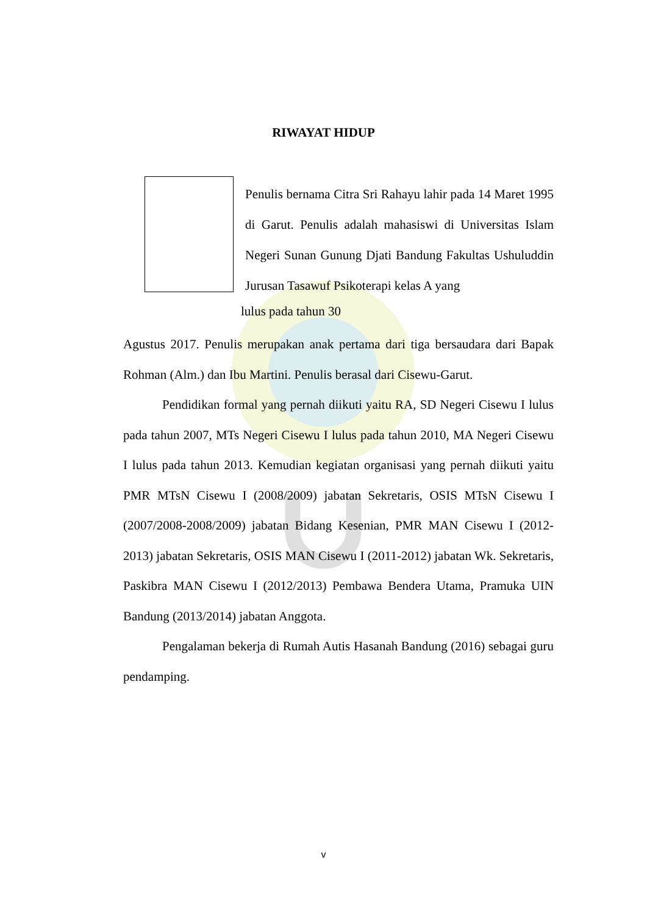RIWAYAT HIDUP
Penulis bernama Citra Sri Rahayu lahir pada 14 Maret 1995 di Garut. Penulis adalah mahasiswi di Universitas Islam Negeri Sunan Gunung Djati Bandung Fakultas Ushuluddin Jurusan Tasawuf Psikoterapi kelas A yang
lulus pada tahun 30
Agustus 2017. Penulis merupakan anak pertama dari tiga bersaudara dari Bapak Rohman (Alm.) dan Ibu Martini. Penulis berasal dari Cisewu-Garut.
Pendidikan formal yang pernah diikuti yaitu RA, SD Negeri Cisewu I lulus pada tahun 2007, MTs Negeri Cisewu I lulus pada tahun 2010, MA Negeri Cisewu I lulus pada tahun 2013. Kemudian kegiatan organisasi yang pernah diikuti yaitu PMR MTsN Cisewu I (2008/2009) jabatan Sekretaris, OSIS MTsN Cisewu I (2007/2008-2008/2009) jabatan Bidang Kesenian, PMR MAN Cisewu I (2012-2013) jabatan Sekretaris, OSIS MAN Cisewu I (2011-2012) jabatan Wk. Sekretaris, Paskibra MAN Cisewu I (2012/2013) Pembawa Bendera Utama, Pramuka UIN Bandung (2013/2014) jabatan Anggota.
Pengalaman bekerja di Rumah Autis Hasanah Bandung (2016) sebagai guru pendamping.
v